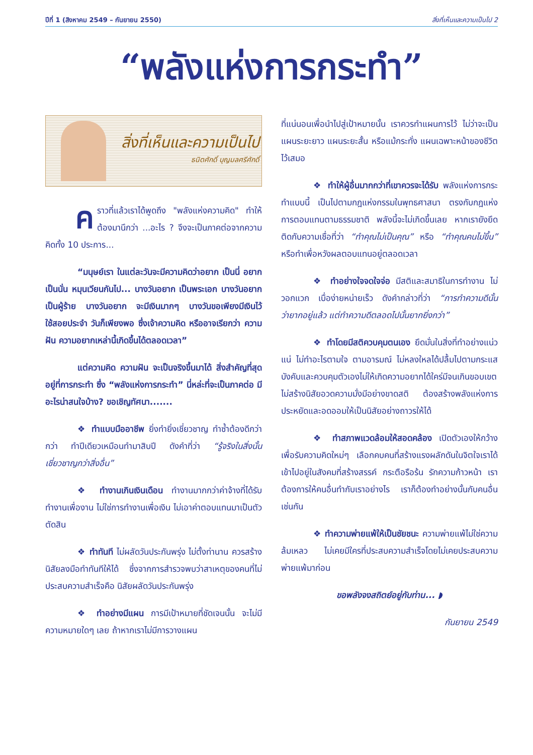ปีที่ 1 (สิงหาคม 2549 – กันยายน 2550) สิ่งที่เห็นและความเป็นไป 2
“พลังแห่งการกระทำ”
สิ่งที่เห็นและความเป็นไป
ธนิตศักดิ์ บุญมลศรีศักดิ์
คราวที่แล้วเราได้พูดถึง "พลังแห่งความคิด" ทำให้ต้องมานึกว่า ...อะไร ? จึงจะเป็นภาคต่อจากความคิดทั้ง 10 ประการ...
“มนุษย์เรา ในแต่ละวันจะมีความคิดว่าอยาก เป็นนี่ อยากเป็นนั่น หมุนเวียนกันไป... บางวันอยาก เป็นพระเอก บางวันอยากเป็นผู้ร้าย บางวันอยาก จะมีเงินมากๆ บางวันขอเพียงมีเงินไว้ใช้สอยประจำ วันก็เพียงพอ ซึ่งเจ้าความคิด หรืออาจเรียกว่า ความฝัน ความอยากเหล่านี้เกิดขึ้นได้ตลอดเวลา”
แต่ความคิด ความฝัน จะเป็นจริงขึ้นมาได้ สิ่งสำคัญที่สุดอยู่ที่การกระทำ ซึ่ง “พลังแห่งการกระทำ” นี่หล่ะที่จะเป็นภาคต่อ มีอะไรน่าสนใจบ้าง? ขอเชิญทัศนา.......
❖ ทำแบบมืออาชีพ ยิ่งทำยิ่งเชี่ยวชาญ ทำซ้ำต้องดีกว่ากว่า ทำปีเดียวเหมือนทำมาสิบปี ดังคำที่ว่า “รู้จริงในสิ่งนั้น เชี่ยวชาญกว่าสิ่งอื่น”
❖ ทำงานเกินเงินเดือน ทำงานมากกว่าค่าจ้างที่ได้รับ ทำงานเพื่องาน ไม่ใช่การทำงานเพื่อเงิน ไม่เอาค่าตอบแทนมาเป็นตัวตัดสิน
❖ ทำทันที ไม่ผลัดวันประกันพรุ่ง ไม่ตั้งท่านาน ควรสร้างนิสัยลงมือทำทันทีให้ได้ ซึ่งจากการสำรวจพบว่าสาเหตุของคนที่ไม่ประสบความสำเร็จคือ นิสัยผลัดวันประกันพรุ่ง
❖ ทำอย่างมีแผน การมีเป้าหมายที่ชัดเจนนั้น จะไม่มีความหมายใดๆ เลย ถ้าหากเราไม่มีการวางแผน
ที่แน่นอนเพื่อนำไปสู่เป้าหมายนั้น เราควรทำแผนการไว้ ไม่ว่าจะเป็นแผนระยะยาว แผนระยะสั้น หรือแม้กระทั่ง แผนเฉพาะหน้าของชีวิตไว้เสมอ
❖ ทำให้ผู้อื่นมากกว่าที่เขาควรจะได้รับ พลังแห่งการกระทำแบบนี้ เป็นไปตามกฎแห่งกรรมในพุทธศาสนา ตรงกับกฎแห่งการตอบแทนตามธรรมชาติ พลังนี้จะไม่เกิดขึ้นเลย หากเรายังยึดติดกับความเชื่อที่ว่า “ทำคุณไม่เป็นคุณ” หรือ “ทำคุณคนไม่ขึ้น” หรือทำเพื่อหวังผลตอบแทนอยู่ตลอดเวลา
❖ ทำอย่างใจจดใจจ่อ มีสติและสมาธิในการทำงาน ไม่วอกแวก เบื่อง่ายหน่ายเร็ว ดังคำกล่าวที่ว่า “การทำความดีนั้นว่ายากอยู่แล้ว แต่ทำความดีตลอดไปนั้นยากยิ่งกว่า”
❖ ทำโดยมีสติควบคุมตนเอง ยึดมั่นในสิ่งที่ทำอย่างแน่วแน่ ไม่ทำอะไรตามใจ ตามอารมณ์ ไม่หลงใหลได้ปลื้มไปตามกระแส บังคับและควบคุมตัวเองไม่ให้เกิดความอยากได้ใคร่มีจนเกินขอบเขต ไม่สร้างนิสัยอวดความมั่งมีอย่างขาดสติ ต้องสร้างพลังแห่งการประหยัดและอดออมให้เป็นนิสัยอย่างถาวรให้ได้
❖ ทำสภาพแวดล้อมให้สอดคล้อง เปิดตัวเองให้กว้างเพื่อรับความคิดใหม่ๆ เลือกคบคนที่สร้างแรงผลักดันในจิตใจเราได้ เข้าไปอยู่ในสังคมที่สร้างสรรค์ กระตือรือร้น รักความก้าวหน้า เราต้องการให้คนอื่นทำกับเราอย่างไร เราก็ต้องทำอย่างนั้นกับคนอื่นเช่นกัน
❖ ทำความพ่ายแพ้ให้เป็นชัยชนะ ความพ่ายแพ้ไม่ใช่ความล้มเหลว ไม่เคยมีใครที่ประสบความสำเร็จโดยไม่เคยประสบความพ่ายแพ้มาก่อน
ขอพลังจงสถิตย์อยู่กับท่าน... ◗
กันยายน 2549